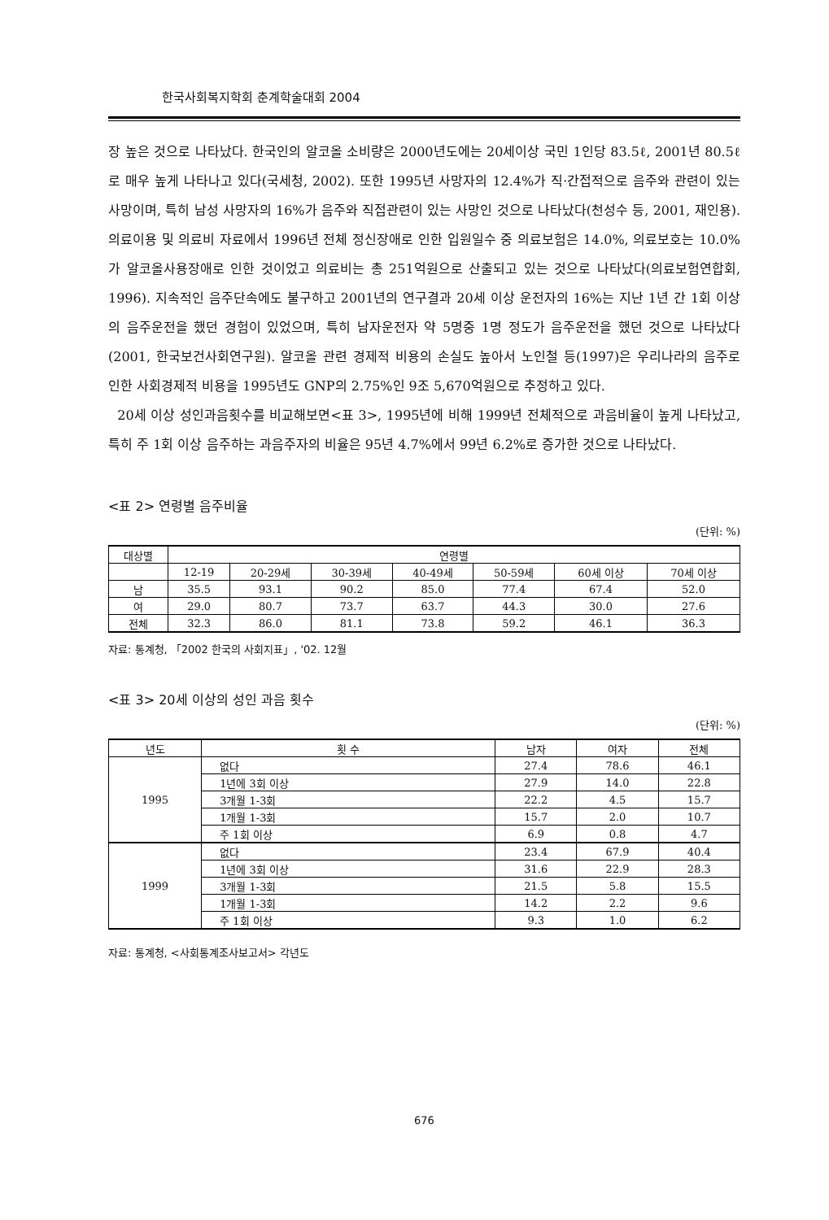한국사회복지학회 춘계학술대회 2004
장 높은 것으로 나타났다. 한국인의 알코올 소비량은 2000년도에는 20세이상 국민 1인당 83.5ℓ, 2001년 80.5ℓ로 매우 높게 나타나고 있다(국세청, 2002). 또한 1995년 사망자의 12.4%가 직·간접적으로 음주와 관련이 있는 사망이며, 특히 남성 사망자의 16%가 음주와 직접관련이 있는 사망인 것으로 나타났다(천성수 등, 2001, 재인용). 의료이용 및 의료비 자료에서 1996년 전체 정신장애로 인한 입원일수 중 의료보험은 14.0%, 의료보호는 10.0%가 알코올사용장애로 인한 것이었고 의료비는 총 251억원으로 산출되고 있는 것으로 나타났다(의료보험연합회, 1996). 지속적인 음주단속에도 불구하고 2001년의 연구결과 20세 이상 운전자의 16%는 지난 1년 간 1회 이상의 음주운전을 했던 경험이 있었으며, 특히 남자운전자 약 5명중 1명 정도가 음주운전을 했던 것으로 나타났다(2001, 한국보건사회연구원). 알코올 관련 경제적 비용의 손실도 높아서 노인철 등(1997)은 우리나라의 음주로 인한 사회경제적 비용을 1995년도 GNP의 2.75%인 9조 5,670억원으로 추정하고 있다.
20세 이상 성인과음횟수를 비교해보면<표 3>, 1995년에 비해 1999년 전체적으로 과음비율이 높게 나타났고, 특히 주 1회 이상 음주하는 과음주자의 비율은 95년 4.7%에서 99년 6.2%로 증가한 것으로 나타났다.
<표 2> 연령별 음주비율
(단위: %)
| 대상별 | 연령별 | | | | | | |
| --- | --- | --- | --- | --- | --- | --- | --- |
| | 12-19 | 20-29세 | 30-39세 | 40-49세 | 50-59세 | 60세 이상 | 70세 이상 |
| 남 | 35.5 | 93.1 | 90.2 | 85.0 | 77.4 | 67.4 | 52.0 |
| 여 | 29.0 | 80.7 | 73.7 | 63.7 | 44.3 | 30.0 | 27.6 |
| 전체 | 32.3 | 86.0 | 81.1 | 73.8 | 59.2 | 46.1 | 36.3 |
자료: 통계청, 「2002 한국의 사회지표」, '02. 12월
<표 3> 20세 이상의 성인 과음 횟수
(단위: %)
| 년도 | 횟 수 | 남자 | 여자 | 전체 |
| --- | --- | --- | --- | --- |
| 1995 | 없다 | 27.4 | 78.6 | 46.1 |
| | 1년에 3회 이상 | 27.9 | 14.0 | 22.8 |
| | 3개월 1-3회 | 22.2 | 4.5 | 15.7 |
| | 1개월 1-3회 | 15.7 | 2.0 | 10.7 |
| | 주 1회 이상 | 6.9 | 0.8 | 4.7 |
| 1999 | 없다 | 23.4 | 67.9 | 40.4 |
| | 1년에 3회 이상 | 31.6 | 22.9 | 28.3 |
| | 3개월 1-3회 | 21.5 | 5.8 | 15.5 |
| | 1개월 1-3회 | 14.2 | 2.2 | 9.6 |
| | 주 1회 이상 | 9.3 | 1.0 | 6.2 |
자료: 통계청, <사회통계조사보고서> 각년도
676